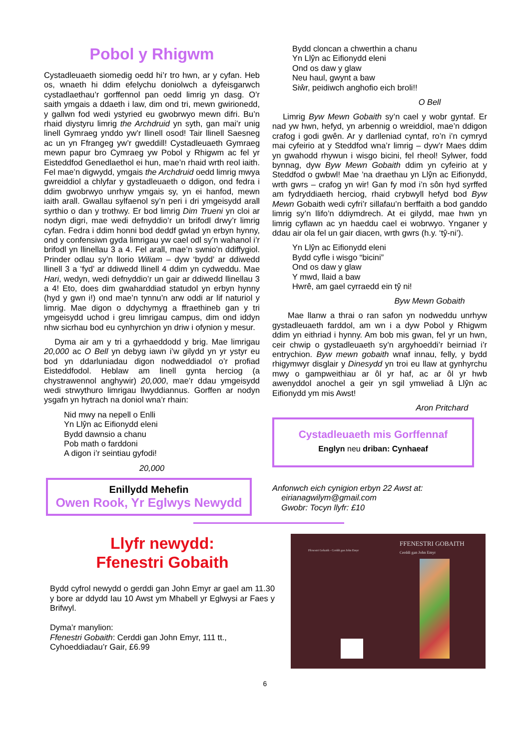Pobol y Rhigwm
Cystadleuaeth siomedig oedd hi’r tro hwn, ar y cyfan. Heb os, wnaeth hi ddim efelychu doniolwch a dyfeisgarwch cystadlaethau’r gorffennol pan oedd limrig yn dasg. O’r saith ymgais a ddaeth i law, dim ond tri, mewn gwirionedd, y gallwn fod wedi ystyried eu gwobrwyo mewn difri. Bu’n rhaid diystyru limrig the Archdruid yn syth, gan mai’r unig linell Gymraeg ynddo yw’r llinell osod! Tair llinell Saesneg ac un yn Ffrangeg yw’r gweddill! Cystadleuaeth Gymraeg mewn papur bro Cymraeg yw Pobol y Rhigwm ac fel yr Eisteddfod Genedlaethol ei hun, mae’n rhaid wrth reol iaith. Fel mae’n digwydd, ymgais the Archdruid oedd limrig mwya gwreiddiol a chlyfar y gystadleuaeth o ddigon, ond fedra i ddim gwobrwyo unrhyw ymgais sy, yn ei hanfod, mewn iaith arall. Gwallau sylfaenol sy’n peri i dri ymgeisydd arall syrthio o dan y trothwy. Er bod limrig Dim Trueni yn cloi ar nodyn digri, mae wedi defnyddio’r un brifodl drwy’r limrig cyfan. Fedra i ddim honni bod deddf gwlad yn erbyn hynny, ond y confensiwn gyda limrigau yw cael odl sy’n wahanol i’r brifodl yn llinellau 3 a 4. Fel arall, mae’n swnio’n ddiffygiol. Prinder odlau sy’n llorio Wiliam – dyw ‘bydd’ ar ddiwedd llinell 3 a ‘fyd’ ar ddiwedd llinell 4 ddim yn cydweddu. Mae Hari, wedyn, wedi defnyddio’r un gair ar ddiwedd llinellau 3 a 4! Eto, does dim gwaharddiad statudol yn erbyn hynny (hyd y gwn i!) ond mae’n tynnu’n arw oddi ar lif naturiol y limrig. Mae digon o ddychymyg a ffraethineb gan y tri ymgeisydd uchod i greu limrigau campus, dim ond iddyn nhw sicrhau bod eu cynhyrchion yn driw i ofynion y mesur.
Dyma air am y tri a gyrhaeddodd y brig. Mae limrigau 20,000 ac O Bell yn debyg iawn i’w gilydd yn yr ystyr eu bod yn ddarluniadau digon nodweddiadol o’r profiad Eisteddfodol. Heblaw am linell gynta herciog (a chystrawennol anghywir) 20,000, mae’r ddau ymgeisydd wedi strwythuro limrigau llwyddiannus. Gorffen ar nodyn ysgafn yn hytrach na doniol wna’r rhain:
Nid mwy na nepell o Enlli
Yn Llŷn ac Eifionydd eleni
Bydd dawnsio a chanu
Pob math o farddoni
A digon i’r seintiau gyfodi!
20,000
Enillydd Mehefin
Owen Rook, Yr Eglwys Newydd
Bydd cloncan a chwerthin a chanu
Yn Llŷn ac Eifionydd eleni
Ond os daw y glaw
Neu haul, gwynt a baw
Siŵr, peidiwch anghofio eich broli!!
O Bell
Limrig Byw Mewn Gobaith sy’n cael y wobr gyntaf. Er nad yw hwn, hefyd, yn arbennig o wreiddiol, mae’n ddigon crafog i godi gwên. Ar y darlleniad cyntaf, ro’n i’n cymryd mai cyfeirio at y Steddfod wna’r limrig – dyw’r Maes ddim yn gwahodd rhywun i wisgo bicini, fel rheol! Sylwer, fodd bynnag, dyw Byw Mewn Gobaith ddim yn cyfeirio at y Steddfod o gwbwl! Mae ’na draethau yn Llŷn ac Eifionydd, wrth gwrs – crafog yn wir! Gan fy mod i’n sôn hyd syrffed am fydryddiaeth herciog, rhaid crybwyll hefyd bod Byw Mewn Gobaith wedi cyfri’r sillafau’n berffaith a bod ganddo limrig sy’n llifo’n ddiymdrech. At ei gilydd, mae hwn yn limrig cyflawn ac yn haeddu cael ei wobrwyo. Ynganer y ddau air ola fel un gair diacen, wrth gwrs (h.y. ‘tŷ-ni’).
Yn Llŷn ac Eifionydd eleni
Bydd cyfle i wisgo “bicini”
Ond os daw y glaw
Y mwd, llaid a baw
Hwrê, am gael cyrraedd ein tŷ ni!
Byw Mewn Gobaith
Mae llanw a thrai o ran safon yn nodweddu unrhyw gystadleuaeth farddol, am wn i a dyw Pobol y Rhigwm ddim yn eithriad i hynny. Am bob mis gwan, fel yr un hwn, ceir chwip o gystadleuaeth sy’n argyhoeddi’r beirniad i’r entrychion. Byw mewn gobaith wnaf innau, felly, y bydd rhigymwyr disglair y Dinesydd yn troi eu llaw at gynhyrchu mwy o gampweithiau ar ôl yr haf, ac ar ôl yr hwb awenyddol anochel a geir yn sgil ymweliad â Llŷn ac Eifionydd ym mis Awst!
Aron Pritchard
Cystadleuaeth mis Gorffennaf
Englyn neu driban: Cynhaeaf
Anfonwch eich cynigion erbyn 22 Awst at:
eirianagwilym@gmail.com
Gwobr: Tocyn llyfr: £10
Llyfr newydd:
Ffenestri Gobaith
Bydd cyfrol newydd o gerddi gan John Emyr ar gael am 11.30 y bore ar ddydd Iau 10 Awst ym Mhabell yr Eglwysi ar Faes y Brifwyl.
Dyma’r manylion:
Ffenestri Gobaith: Cerddi gan John Emyr, 111 tt.,
Cyhoeddiadau’r Gair, £6.99
FFENESTRI GOBAITH
Cerddi gan John Emyr
Ffenestri Gobaith - Cerddi gan John Emyr
6